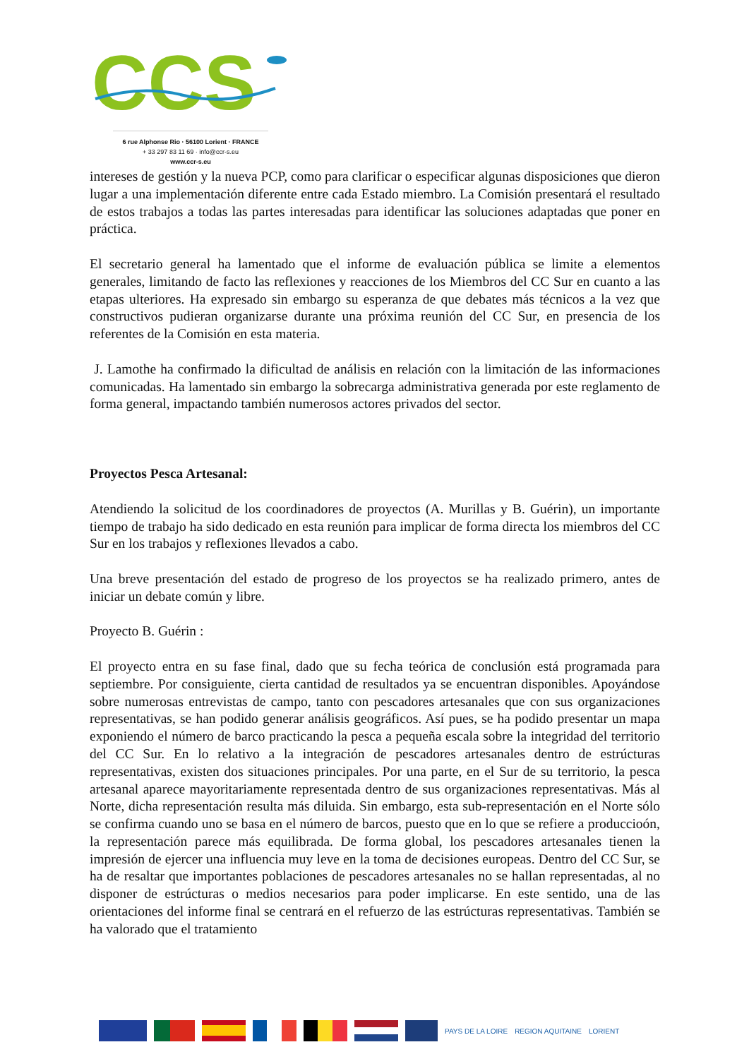CCS
6 rue Alphonse Rio · 56100 Lorient · FRANCE
+ 33 297 83 11 69 · info@ccr-s.eu
www.ccr-s.eu
intereses de gestión y la nueva PCP, como para clarificar o especificar algunas disposiciones que dieron lugar a una implementación diferente entre cada Estado miembro. La Comisión presentará el resultado de estos trabajos a todas las partes interesadas para identificar las soluciones adaptadas que poner en práctica.
El secretario general ha lamentado que el informe de evaluación pública se limite a elementos generales, limitando de facto las reflexiones y reacciones de los Miembros del CC Sur en cuanto a las etapas ulteriores. Ha expresado sin embargo su esperanza de que debates más técnicos a la vez que constructivos pudieran organizarse durante una próxima reunión del CC Sur, en presencia de los referentes de la Comisión en esta materia.
J. Lamothe ha confirmado la dificultad de análisis en relación con la limitación de las informaciones comunicadas. Ha lamentado sin embargo la sobrecarga administrativa generada por este reglamento de forma general, impactando también numerosos actores privados del sector.
Proyectos Pesca Artesanal:
Atendiendo la solicitud de los coordinadores de proyectos (A. Murillas y B. Guérin), un importante tiempo de trabajo ha sido dedicado en esta reunión para implicar de forma directa los miembros del CC Sur en los trabajos y reflexiones llevados a cabo.
Una breve presentación del estado de progreso de los proyectos se ha realizado primero, antes de iniciar un debate común y libre.
Proyecto B. Guérin :
El proyecto entra en su fase final, dado que su fecha teórica de conclusión está programada para septiembre. Por consiguiente, cierta cantidad de resultados ya se encuentran disponibles. Apoyándose sobre numerosas entrevistas de campo, tanto con pescadores artesanales que con sus organizaciones representativas, se han podido generar análisis geográficos. Así pues, se ha podido presentar un mapa exponiendo el número de barco practicando la pesca a pequeña escala sobre la integridad del territorio del CC Sur. En lo relativo a la integración de pescadores artesanales dentro de estrúcturas representativas, existen dos situaciones principales. Por una parte, en el Sur de su territorio, la pesca artesanal aparece mayoritariamente representada dentro de sus organizaciones representativas. Más al Norte, dicha representación resulta más diluida. Sin embargo, esta sub-representación en el Norte sólo se confirma cuando uno se basa en el número de barcos, puesto que en lo que se refiere a produccioón, la representación parece más equilibrada. De forma global, los pescadores artesanales tienen la impresión de ejercer una influencia muy leve en la toma de decisiones europeas. Dentro del CC Sur, se ha de resaltar que importantes poblaciones de pescadores artesanales no se hallan representadas, al no disponer de estrúcturas o medios necesarios para poder implicarse. En este sentido, una de las orientaciones del informe final se centrará en el refuerzo de las estrúcturas representativas. También se ha valorado que el tratamiento
PAYS DE LA LOIRE REGION AQUITAINE LORIENT